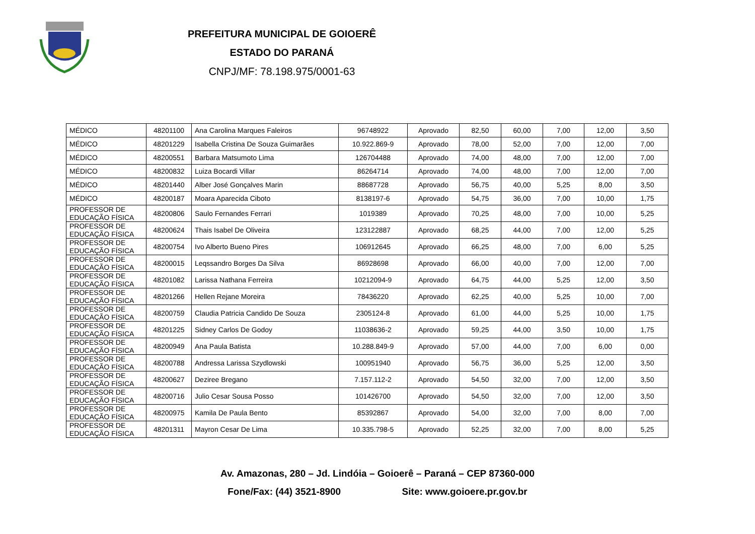PREFEITURA MUNICIPAL DE GOIOERÊ
ESTADO DO PARANÁ
CNPJ/MF: 78.198.975/0001-63
| MÉDICO | 48201100 | Ana Carolina Marques Faleiros | 96748922 | Aprovado | 82,50 | 60,00 | 7,00 | 12,00 | 3,50 |
| MÉDICO | 48201229 | Isabella Cristina De Souza Guimarães | 10.922.869-9 | Aprovado | 78,00 | 52,00 | 7,00 | 12,00 | 7,00 |
| MÉDICO | 48200551 | Barbara Matsumoto Lima | 126704488 | Aprovado | 74,00 | 48,00 | 7,00 | 12,00 | 7,00 |
| MÉDICO | 48200832 | Luiza Bocardi Villar | 86264714 | Aprovado | 74,00 | 48,00 | 7,00 | 12,00 | 7,00 |
| MÉDICO | 48201440 | Alber José Gonçalves Marin | 88687728 | Aprovado | 56,75 | 40,00 | 5,25 | 8,00 | 3,50 |
| MÉDICO | 48200187 | Moara Aparecida Ciboto | 8138197-6 | Aprovado | 54,75 | 36,00 | 7,00 | 10,00 | 1,75 |
| PROFESSOR DE EDUCAÇÃO FÍSICA | 48200806 | Saulo Fernandes Ferrari | 1019389 | Aprovado | 70,25 | 48,00 | 7,00 | 10,00 | 5,25 |
| PROFESSOR DE EDUCAÇÃO FÍSICA | 48200624 | Thais Isabel De Oliveira | 123122887 | Aprovado | 68,25 | 44,00 | 7,00 | 12,00 | 5,25 |
| PROFESSOR DE EDUCAÇÃO FÍSICA | 48200754 | Ivo Alberto Bueno Pires | 106912645 | Aprovado | 66,25 | 48,00 | 7,00 | 6,00 | 5,25 |
| PROFESSOR DE EDUCAÇÃO FÍSICA | 48200015 | Leqssandro Borges Da Silva | 86928698 | Aprovado | 66,00 | 40,00 | 7,00 | 12,00 | 7,00 |
| PROFESSOR DE EDUCAÇÃO FÍSICA | 48201082 | Larissa Nathana Ferreira | 10212094-9 | Aprovado | 64,75 | 44,00 | 5,25 | 12,00 | 3,50 |
| PROFESSOR DE EDUCAÇÃO FÍSICA | 48201266 | Hellen Rejane Moreira | 78436220 | Aprovado | 62,25 | 40,00 | 5,25 | 10,00 | 7,00 |
| PROFESSOR DE EDUCAÇÃO FÍSICA | 48200759 | Claudia Patricia Candido De Souza | 2305124-8 | Aprovado | 61,00 | 44,00 | 5,25 | 10,00 | 1,75 |
| PROFESSOR DE EDUCAÇÃO FÍSICA | 48201225 | Sidney Carlos De Godoy | 11038636-2 | Aprovado | 59,25 | 44,00 | 3,50 | 10,00 | 1,75 |
| PROFESSOR DE EDUCAÇÃO FÍSICA | 48200949 | Ana Paula Batista | 10.288.849-9 | Aprovado | 57,00 | 44,00 | 7,00 | 6,00 | 0,00 |
| PROFESSOR DE EDUCAÇÃO FÍSICA | 48200788 | Andressa Larissa Szydlowski | 100951940 | Aprovado | 56,75 | 36,00 | 5,25 | 12,00 | 3,50 |
| PROFESSOR DE EDUCAÇÃO FÍSICA | 48200627 | Deziree Bregano | 7.157.112-2 | Aprovado | 54,50 | 32,00 | 7,00 | 12,00 | 3,50 |
| PROFESSOR DE EDUCAÇÃO FÍSICA | 48200716 | Julio Cesar Sousa Posso | 101426700 | Aprovado | 54,50 | 32,00 | 7,00 | 12,00 | 3,50 |
| PROFESSOR DE EDUCAÇÃO FÍSICA | 48200975 | Kamila De Paula Bento | 85392867 | Aprovado | 54,00 | 32,00 | 7,00 | 8,00 | 7,00 |
| PROFESSOR DE EDUCAÇÃO FÍSICA | 48201311 | Mayron Cesar De Lima | 10.335.798-5 | Aprovado | 52,25 | 32,00 | 7,00 | 8,00 | 5,25 |
Av. Amazonas, 280 – Jd. Lindóia – Goioerê – Paraná – CEP 87360-000
Fone/Fax: (44) 3521-8900 Site: www.goioere.pr.gov.br